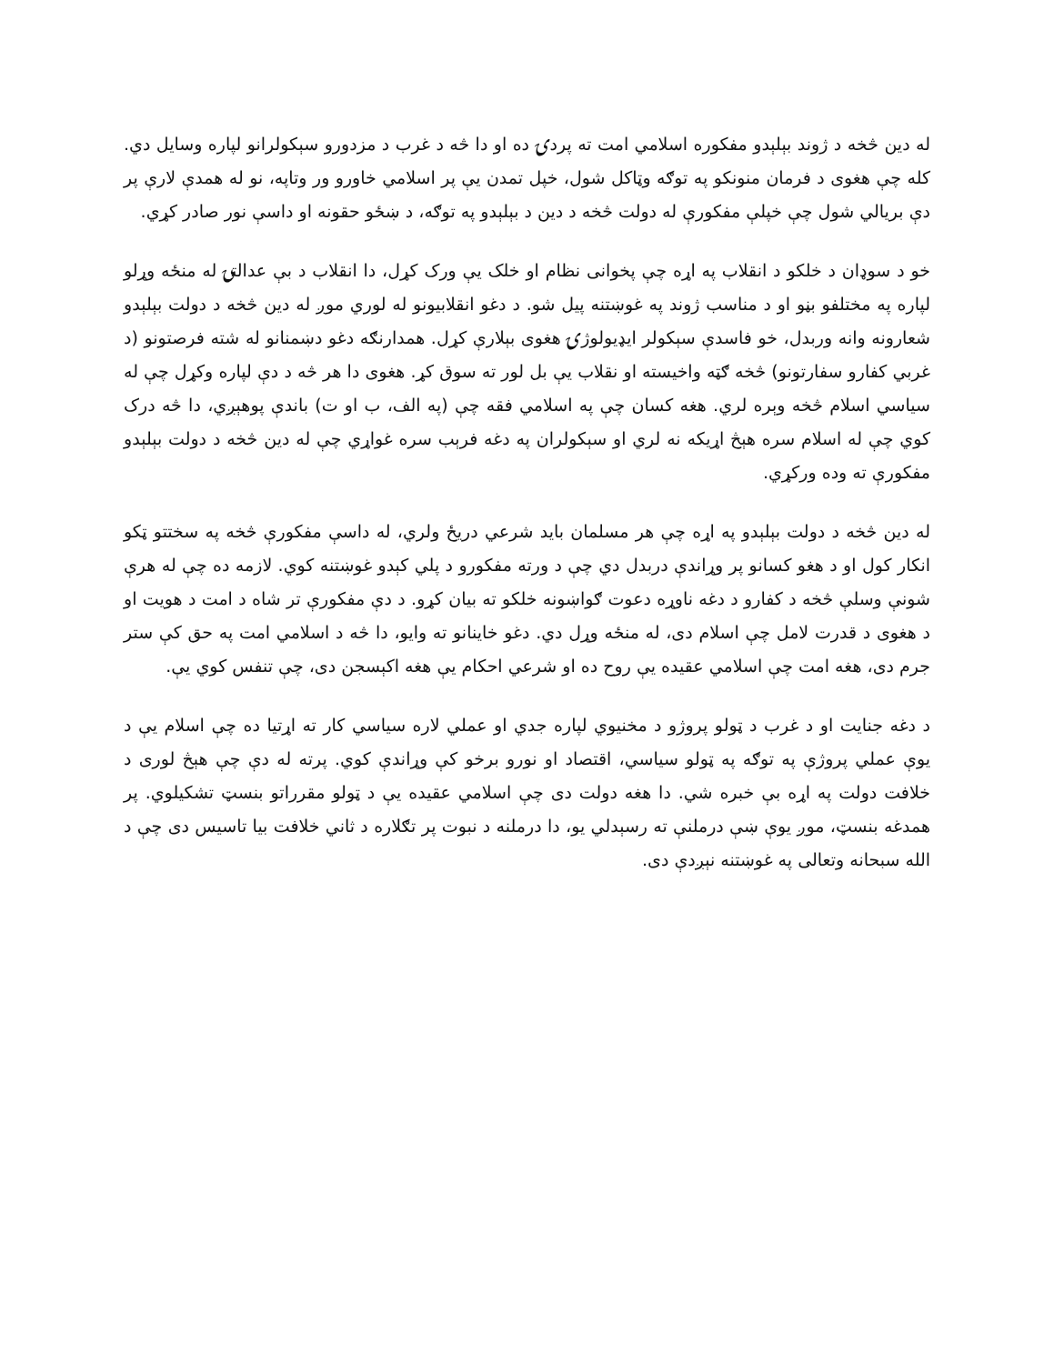له دین څخه د ژوند بېلېدو مفکوره اسلامي امت ته پردۍ ده او دا څه د غرب د مزدورو سېکولرانو لپاره وسایل دي. کله چې هغوی د فرمان منونکو په توګه وټاکل شول، خپل تمدن يې پر اسلامي خاورو ور وتاپه، نو له همدې لارې پر دې بريالي شول چې خپلې مفکورې له دولت څخه د دین د بېلېدو په توګه، د ښځو حقونه او داسې نور صادر کړي.
خو د سوډان د خلکو د انقلاب په اړه چې پخوانی نظام او خلک يې ورک کړل، دا انقلاب د بې عدالتۍ له منځه وړلو لپاره په مختلفو بڼو او د مناسب ژوند په غوښتنه پیل شو. د دغو انقلابیونو له لوري موږ له دین څخه د دولت بېلېدو شعارونه وانه وربدل، خو فاسدې سېکولر ایډیولوژۍ هغوی بېلارې کړل. همدارنګه دغو دښمنانو له شته فرصتونو (د غربي کفارو سفارتونو) څخه ګټه واخيسته او نقلاب يې بل لور ته سوق کړ. هغوی دا هر څه د دې لپاره وکړل چې له سیاسي اسلام څخه وېره لري. هغه کسان چې په اسلامي فقه چې (په الف، ب او ت) باندې پوهېږي، دا څه درک کوي چې له اسلام سره هېڅ اړیکه نه لري او سېکولران په دغه فرېب سره غواړي چې له دین څخه د دولت بېلېدو مفکورې ته وده ورکړي.
له دین څخه د دولت بېلېدو په اړه چې هر مسلمان باید شرعي دریځ ولري، له داسې مفکورې څخه په سختتو ټکو انکار کول او د هغو کسانو پر وړاندې دربدل دي چې د ورته مفکورو د پلي کېدو غوښتنه کوي. لازمه ده چې له هرې شونې وسلې څخه د کفارو د دغه ناوړه دعوت ګواښونه خلکو ته بیان کړو. د دې مفکورې تر شاه د امت د هویت او د هغوی د قدرت لامل چې اسلام دی، له منځه وړل دي. دغو خاینانو ته وایو، دا څه د اسلامي امت په حق کې ستر جرم دی، هغه امت چې اسلامي عقیده يې روح ده او شرعي احکام يې هغه اکېسجن دی، چې تنفس کوي يې.
د دغه جنایت او د غرب د ټولو پروژو د مخنیوي لپاره جدي او عملي لاره سیاسي کار ته اړتیا ده چې اسلام يې د يوې عملي پروژې په توګه په ټولو سیاسي، اقتصاد او نورو برخو کې وړاندې کوي. پرته له دې چې هېڅ لوری د خلافت دولت په اړه بې خبره شي. دا هغه دولت دی چې اسلامي عقیده يې د ټولو مقرراتو بنسټ تشکیلوي. پر همدغه بنسټ، موږ يوې ښې درملنې ته رسېدلي يو، دا درملنه د نبوت پر تګلاره د ثاني خلافت بیا تاسیس دی چې د الله سبحانه وتعالی په غوښتنه نېږدې دی.